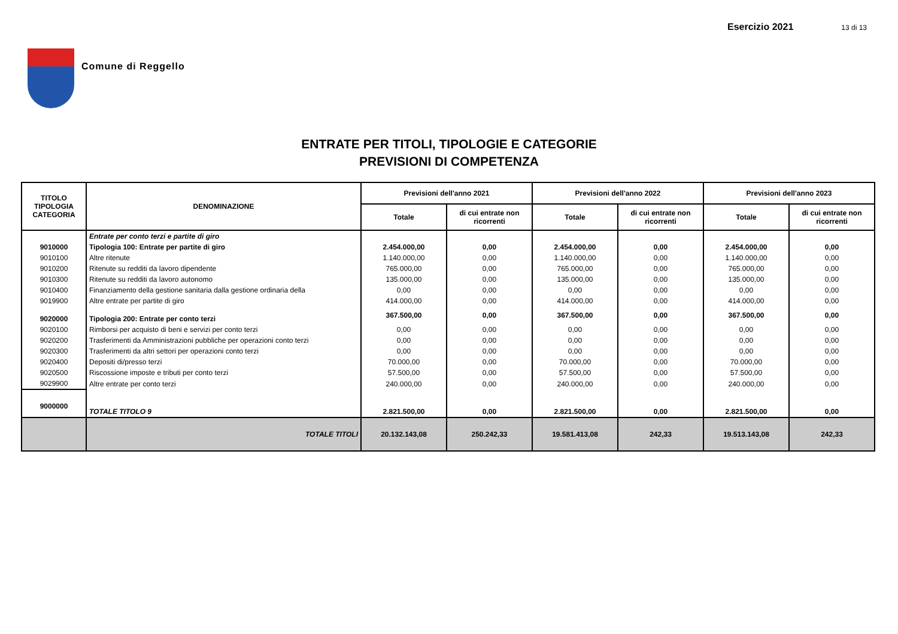Comune di Reggello Esercizio 2021 13 di 13
ENTRATE PER TITOLI, TIPOLOGIE E CATEGORIE
PREVISIONI DI COMPETENZA
| TITOLO TIPOLOGIA CATEGORIA | DENOMINAZIONE | Previsioni dell'anno 2021 | | Previsioni dell'anno 2022 | | Previsioni dell'anno 2023 | |
| --- | --- | --- | --- | --- | --- | --- | --- |
| | | Totale | di cui entrate non ricorrenti | Totale | di cui entrate non ricorrenti | Totale | di cui entrate non ricorrenti |
| | Entrate per conto terzi e partite di giro | | | | | | |
| 9010000 | Tipologia 100: Entrate per partite di giro | 2.454.000,00 | 0,00 | 2.454.000,00 | 0,00 | 2.454.000,00 | 0,00 |
| 9010100 | Altre ritenute | 1.140.000,00 | 0,00 | 1.140.000,00 | 0,00 | 1.140.000,00 | 0,00 |
| 9010200 | Ritenute su redditi da lavoro dipendente | 765.000,00 | 0,00 | 765.000,00 | 0,00 | 765.000,00 | 0,00 |
| 9010300 | Ritenute su redditi da lavoro autonomo | 135.000,00 | 0,00 | 135.000,00 | 0,00 | 135.000,00 | 0,00 |
| 9010400 | Finanziamento della gestione sanitaria dalla gestione ordinaria della | 0,00 | 0,00 | 0,00 | 0,00 | 0,00 | 0,00 |
| 9019900 | Altre entrate per partite di giro | 414.000,00 | 0,00 | 414.000,00 | 0,00 | 414.000,00 | 0,00 |
| 9020000 | Tipologia 200: Entrate per conto terzi | 367.500,00 | 0,00 | 367.500,00 | 0,00 | 367.500,00 | 0,00 |
| 9020100 | Rimborsi per acquisto di beni e servizi per conto terzi | 0,00 | 0,00 | 0,00 | 0,00 | 0,00 | 0,00 |
| 9020200 | Trasferimenti da Amministrazioni pubbliche per operazioni conto terzi | 0,00 | 0,00 | 0,00 | 0,00 | 0,00 | 0,00 |
| 9020300 | Trasferimenti da altri settori per operazioni conto terzi | 0,00 | 0,00 | 0,00 | 0,00 | 0,00 | 0,00 |
| 9020400 | Depositi di/presso terzi | 70.000,00 | 0,00 | 70.000,00 | 0,00 | 70.000,00 | 0,00 |
| 9020500 | Riscossione imposte e tributi per conto terzi | 57.500,00 | 0,00 | 57.500,00 | 0,00 | 57.500,00 | 0,00 |
| 9029900 | Altre entrate per conto terzi | 240.000,00 | 0,00 | 240.000,00 | 0,00 | 240.000,00 | 0,00 |
| 9000000 | TOTALE TITOLO 9 | 2.821.500,00 | 0,00 | 2.821.500,00 | 0,00 | 2.821.500,00 | 0,00 |
| | TOTALE TITOLI | 20.132.143,08 | 250.242,33 | 19.581.413,08 | 242,33 | 19.513.143,08 | 242,33 |